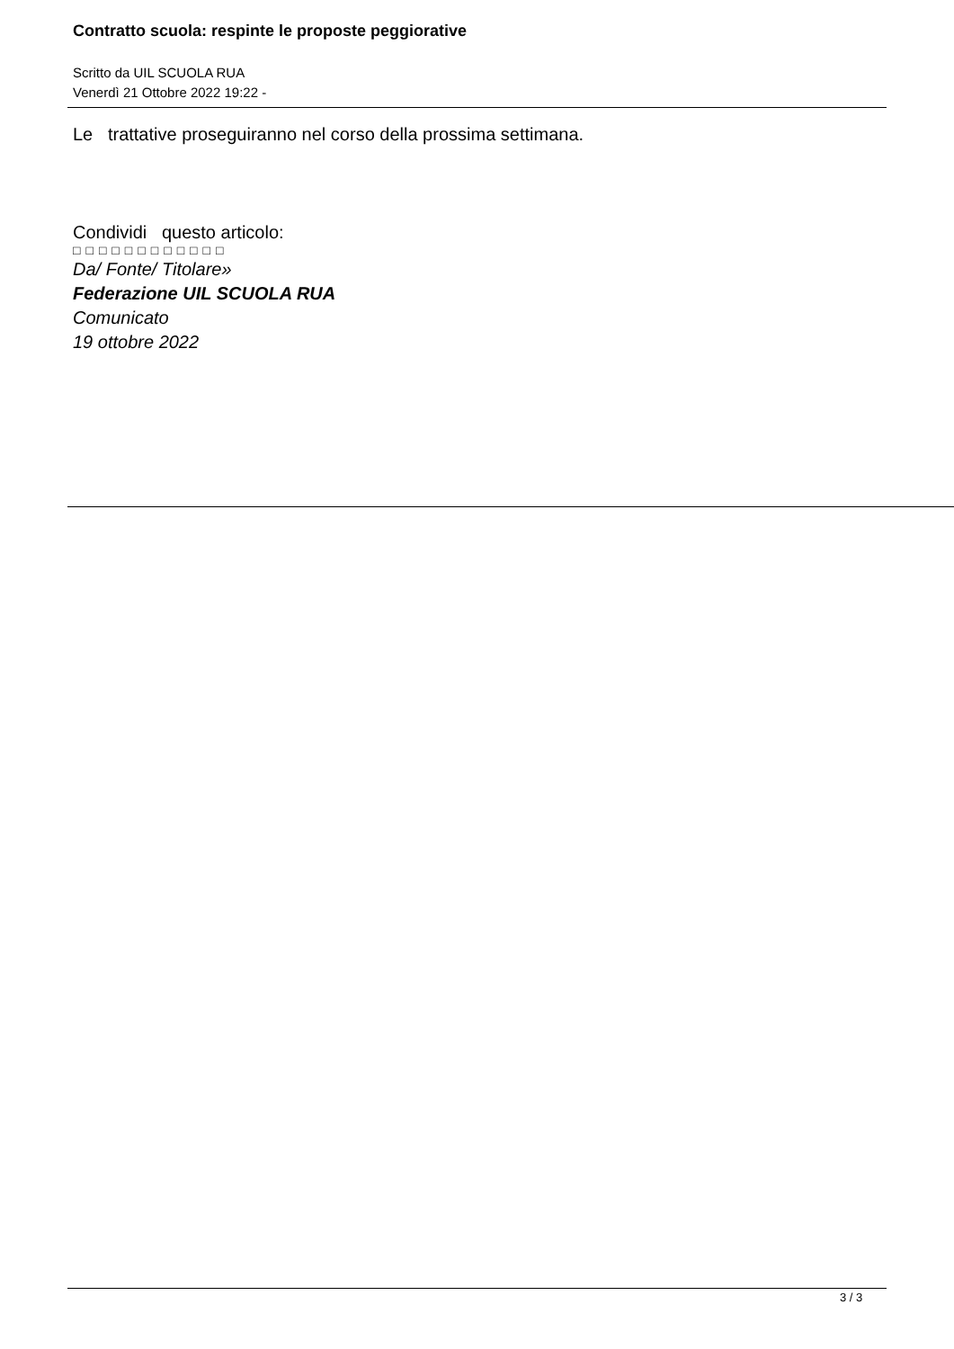Contratto scuola: respinte le proposte peggiorative
Scritto da UIL SCUOLA RUA
Venerdì 21 Ottobre 2022 19:22 -
Le trattative proseguiranno nel corso della prossima settimana.
Condividi questo articolo:
□□□□□□□□□□□□
Da/ Fonte/ Titolare»
Federazione UIL SCUOLA RUA
Comunicato
19 ottobre 2022
3 / 3